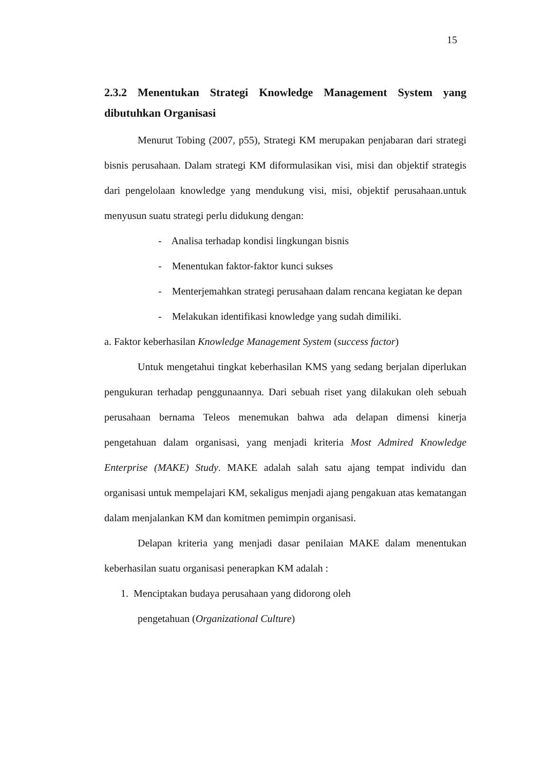15
2.3.2 Menentukan Strategi Knowledge Management System yang dibutuhkan Organisasi
Menurut Tobing (2007, p55), Strategi KM merupakan penjabaran dari strategi bisnis perusahaan. Dalam strategi KM diformulasikan visi, misi dan objektif strategis dari pengelolaan knowledge yang mendukung visi, misi, objektif perusahaan.untuk menyusun suatu strategi perlu didukung dengan:
- Analisa terhadap kondisi lingkungan bisnis
- Menentukan faktor-faktor kunci sukses
- Menterjemahkan strategi perusahaan dalam rencana kegiatan ke depan
- Melakukan identifikasi knowledge yang sudah dimiliki.
a. Faktor keberhasilan Knowledge Management System (success factor)
Untuk mengetahui tingkat keberhasilan KMS yang sedang berjalan diperlukan pengukuran terhadap penggunaannya. Dari sebuah riset yang dilakukan oleh sebuah perusahaan bernama Teleos menemukan bahwa ada delapan dimensi kinerja pengetahuan dalam organisasi, yang menjadi kriteria Most Admired Knowledge Enterprise (MAKE) Study. MAKE adalah salah satu ajang tempat individu dan organisasi untuk mempelajari KM, sekaligus menjadi ajang pengakuan atas kematangan dalam menjalankan KM dan komitmen pemimpin organisasi.
Delapan kriteria yang menjadi dasar penilaian MAKE dalam menentukan keberhasilan suatu organisasi penerapkan KM adalah :
1. Menciptakan budaya perusahaan yang didorong oleh
pengetahuan (Organizational Culture)